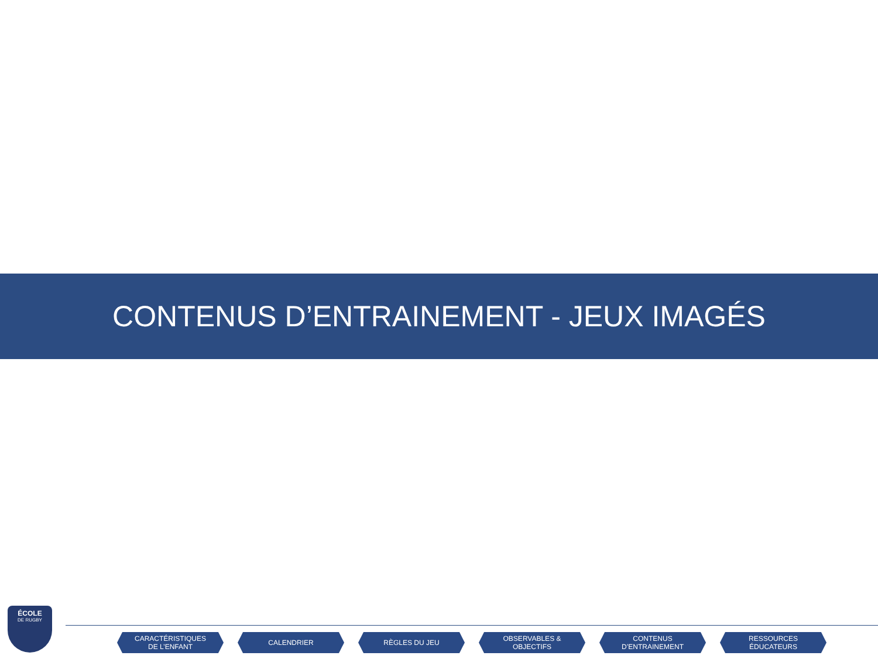CONTENUS D’ENTRAINEMENT - JEUX IMAGÉS
ÉCOLE
DE RUGBY
CARACTÉRISTIQUES
DE L’ENFANT
CALENDRIER RÈGLES DU JEU OBSERVABLES &
OBJECTIFS
CONTENUS
D’ENTRAINEMENT
RESSOURCES
ÉDUCATEURS